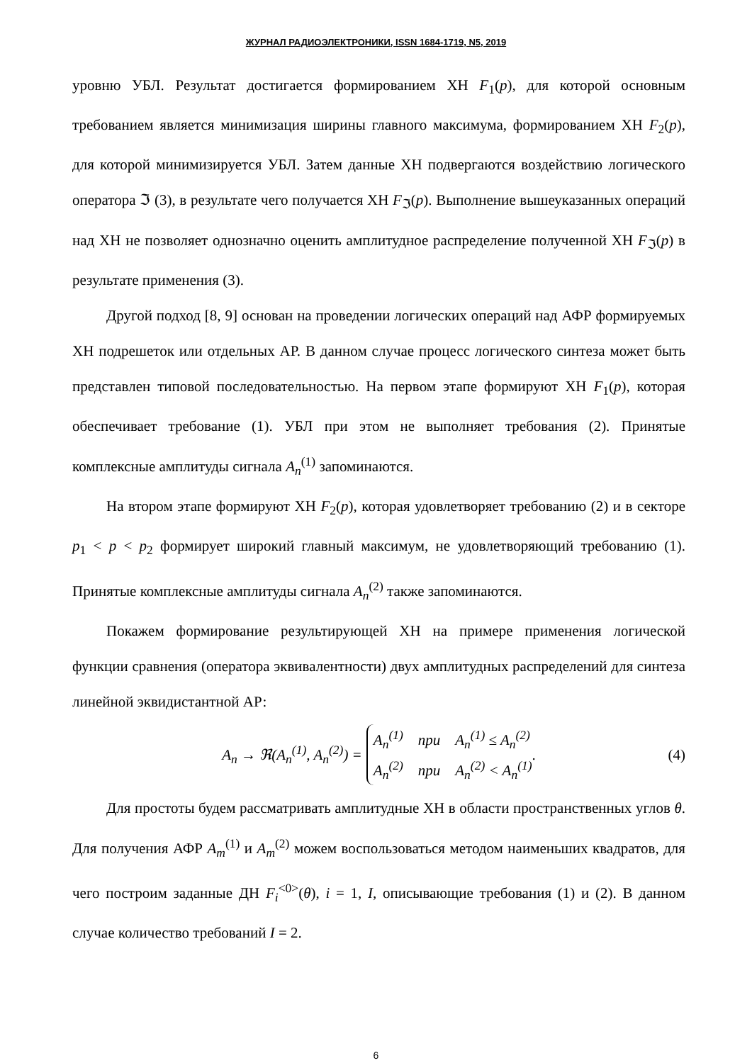ЖУРНАЛ РАДИОЭЛЕКТРОНИКИ, ISSN 1684-1719, N5, 2019
уровню УБЛ. Результат достигается формированием ХН F<sub>1</sub>(p), для которой основным требованием является минимизация ширины главного максимума, формированием ХН F<sub>2</sub>(p), для которой минимизируется УБЛ. Затем данные ХН подвергаются воздействию логического оператора ℑ (3), в результате чего получается ХН F<sub>ℑ</sub>(p). Выполнение вышеуказанных операций над ХН не позволяет однозначно оценить амплитудное распределение полученной ХН F<sub>ℑ</sub>(p) в результате применения (3).
Другой подход [8, 9] основан на проведении логических операций над АФР формируемых ХН подрешеток или отдельных АР. В данном случае процесс логического синтеза может быть представлен типовой последовательностью. На первом этапе формируют ХН F<sub>1</sub>(p), которая обеспечивает требование (1). УБЛ при этом не выполняет требования (2). Принятые комплексные амплитуды сигнала A<sub>n</sub><sup>(1)</sup> запоминаются.
На втором этапе формируют ХН F<sub>2</sub>(p), которая удовлетворяет требованию (2) и в секторе p<sub>1</sub> < p < p<sub>2</sub> формирует широкий главный максимум, не удовлетворяющий требованию (1). Принятые комплексные амплитуды сигнала A<sub>n</sub><sup>(2)</sup> также запоминаются.
Покажем формирование результирующей ХН на примере применения логической функции сравнения (оператора эквивалентности) двух амплитудных распределений для синтеза линейной эквидистантной АР:
A<sub>n</sub> → ℜ(A<sub>n</sub><sup>(1)</sup>, A<sub>n</sub><sup>(2)</sup>) =
A<sub>n</sub><sup>(1)</sup> при A<sub>n</sub><sup>(1)</sup> ≤ A<sub>n</sub><sup>(2)</sup>
A<sub>n</sub><sup>(2)</sup> при A<sub>n</sub><sup>(2)</sup> < A<sub>n</sub><sup>(1)</sup>
. (4)
Для простоты будем рассматривать амплитудные ХН в области пространственных углов θ. Для получения АФР A<sub>m</sub><sup>(1)</sup> и A<sub>m</sub><sup>(2)</sup> можем воспользоваться методом наименьших квадратов, для чего построим заданные ДН F<sub>i</sub><sup><0></sup>(θ), i = 1, I, описывающие требования (1) и (2). В данном случае количество требований I = 2.
6